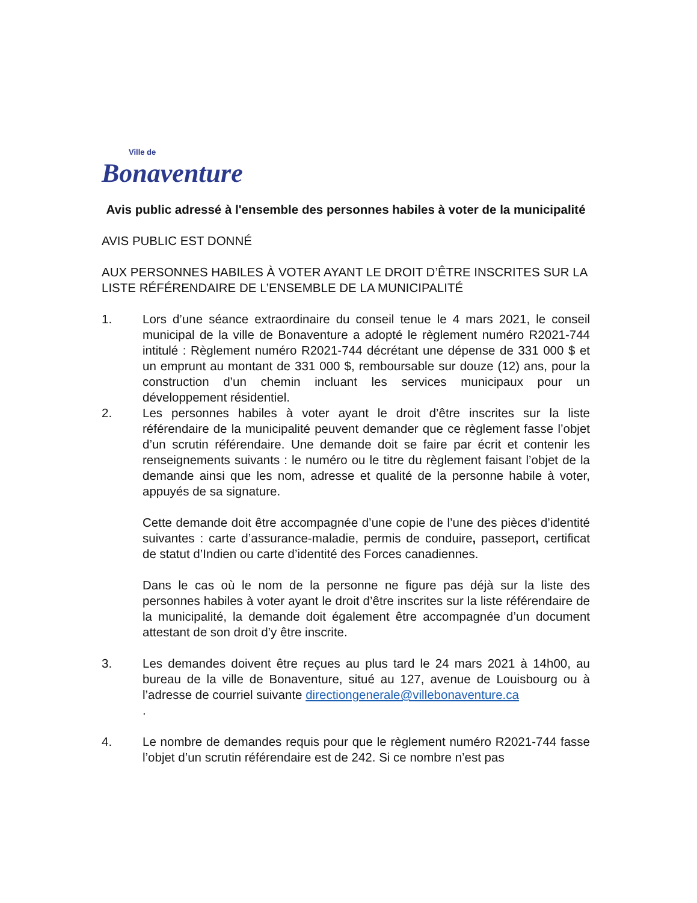Ville de
Bonaventure
Avis public adressé à l'ensemble des personnes habiles à voter de la municipalité
AVIS PUBLIC EST DONNÉ
AUX PERSONNES HABILES À VOTER AYANT LE DROIT D’ÊTRE INSCRITES SUR LA LISTE RÉFÉRENDAIRE DE L’ENSEMBLE DE LA MUNICIPALITÉ
1. Lors d’une séance extraordinaire du conseil tenue le 4 mars 2021, le conseil municipal de la ville de Bonaventure a adopté le règlement numéro R2021-744 intitulé : Règlement numéro R2021-744 décrétant une dépense de 331 000 $ et un emprunt au montant de 331 000 $, remboursable sur douze (12) ans, pour la construction d’un chemin incluant les services municipaux pour un développement résidentiel.
2. Les personnes habiles à voter ayant le droit d’être inscrites sur la liste référendaire de la municipalité peuvent demander que ce règlement fasse l’objet d’un scrutin référendaire. Une demande doit se faire par écrit et contenir les renseignements suivants : le numéro ou le titre du règlement faisant l’objet de la demande ainsi que les nom, adresse et qualité de la personne habile à voter, appuyés de sa signature.
Cette demande doit être accompagnée d’une copie de l’une des pièces d’identité suivantes : carte d’assurance-maladie, permis de conduire, passeport, certificat de statut d’Indien ou carte d’identité des Forces canadiennes.
Dans le cas où le nom de la personne ne figure pas déjà sur la liste des personnes habiles à voter ayant le droit d’être inscrites sur la liste référendaire de la municipalité, la demande doit également être accompagnée d’un document attestant de son droit d’y être inscrite.
3. Les demandes doivent être reçues au plus tard le 24 mars 2021 à 14h00, au bureau de la ville de Bonaventure, situé au 127, avenue de Louisbourg ou à l’adresse de courriel suivante directiongenerale@villebonaventure.ca
.
4. Le nombre de demandes requis pour que le règlement numéro R2021-744 fasse l’objet d’un scrutin référendaire est de 242. Si ce nombre n’est pas